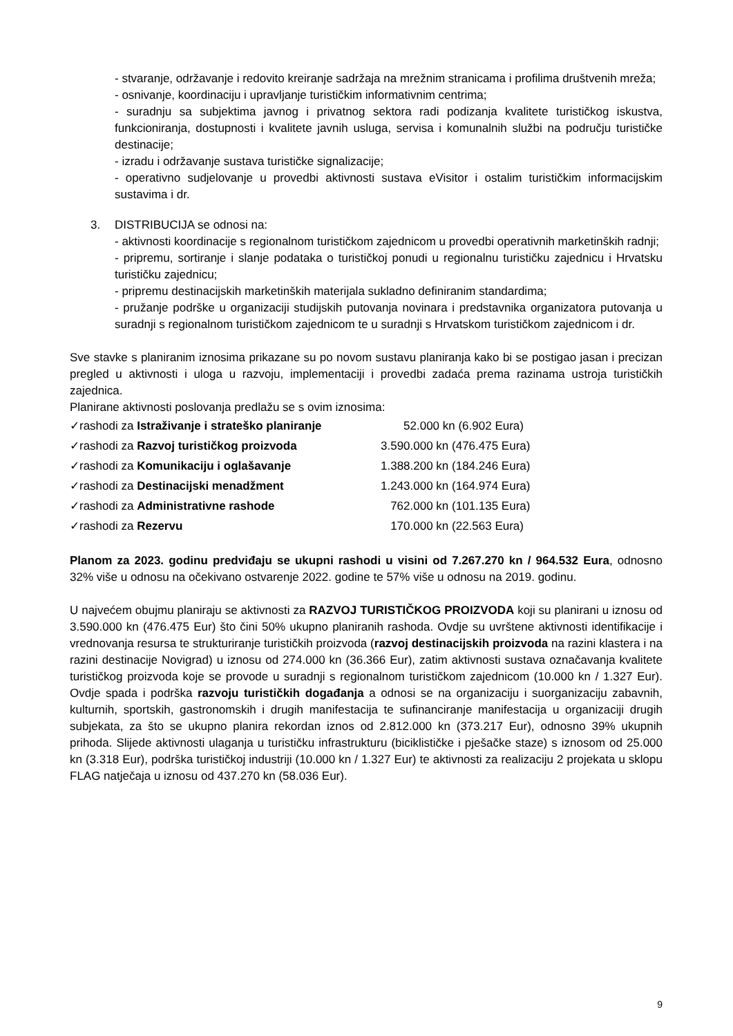- stvaranje, održavanje i redovito kreiranje sadržaja na mrežnim stranicama i profilima društvenih mreža;
- osnivanje, koordinaciju i upravljanje turističkim informativnim centrima;
- suradnju sa subjektima javnog i privatnog sektora radi podizanja kvalitete turističkog iskustva, funkcioniranja, dostupnosti i kvalitete javnih usluga, servisa i komunalnih službi na području turističke destinacije;
- izradu i održavanje sustava turističke signalizacije;
- operativno sudjelovanje u provedbi aktivnosti sustava eVisitor i ostalim turističkim informacijskim sustavima i dr.
3. DISTRIBUCIJA se odnosi na:
- aktivnosti koordinacije s regionalnom turističkom zajednicom u provedbi operativnih marketinških radnji;
- pripremu, sortiranje i slanje podataka o turističkoj ponudi u regionalnu turističku zajednicu i Hrvatsku turističku zajednicu;
- pripremu destinacijskih marketinških materijala sukladno definiranim standardima;
- pružanje podrške u organizaciji studijskih putovanja novinara i predstavnika organizatora putovanja u suradnji s regionalnom turističkom zajednicom te u suradnji s Hrvatskom turističkom zajednicom i dr.
Sve stavke s planiranim iznosima prikazane su po novom sustavu planiranja kako bi se postigao jasan i precizan pregled u aktivnosti i uloga u razvoju, implementaciji i provedbi zadaća prema razinama ustroja turističkih zajednica.
Planirane aktivnosti poslovanja predlažu se s ovim iznosima:
| ✓rashodi za Istraživanje i strateško planiranje | 52.000 kn (6.902 Eura) |
| ✓rashodi za Razvoj turističkog proizvoda | 3.590.000 kn (476.475 Eura) |
| ✓rashodi za Komunikaciju i oglašavanje | 1.388.200 kn (184.246 Eura) |
| ✓rashodi za Destinacijski menadžment | 1.243.000 kn (164.974 Eura) |
| ✓rashodi za Administrativne rashode | 762.000 kn (101.135 Eura) |
| ✓rashodi za Rezervu | 170.000 kn (22.563 Eura) |
Planom za 2023. godinu predviđaju se ukupni rashodi u visini od 7.267.270 kn / 964.532 Eura, odnosno 32% više u odnosu na očekivano ostvarenje 2022. godine te 57% više u odnosu na 2019. godinu.
U najvećem obujmu planiraju se aktivnosti za RAZVOJ TURISTIČKOG PROIZVODA koji su planirani u iznosu od 3.590.000 kn (476.475 Eur) što čini 50% ukupno planiranih rashoda. Ovdje su uvrštene aktivnosti identifikacije i vrednovanja resursa te strukturiranje turističkih proizvoda (razvoj destinacijskih proizvoda na razini klastera i na razini destinacije Novigrad) u iznosu od 274.000 kn (36.366 Eur), zatim aktivnosti sustava označavanja kvalitete turističkog proizvoda koje se provode u suradnji s regionalnom turističkom zajednicom (10.000 kn / 1.327 Eur). Ovdje spada i podrška razvoju turističkih događanja a odnosi se na organizaciju i suorganizaciju zabavnih, kulturnih, sportskih, gastronomskih i drugih manifestacija te sufinanciranje manifestacija u organizaciji drugih subjekata, za što se ukupno planira rekordan iznos od 2.812.000 kn (373.217 Eur), odnosno 39% ukupnih prihoda. Slijede aktivnosti ulaganja u turističku infrastrukturu (biciklističke i pješačke staze) s iznosom od 25.000 kn (3.318 Eur), podrška turističkoj industriji (10.000 kn / 1.327 Eur) te aktivnosti za realizaciju 2 projekata u sklopu FLAG natječaja u iznosu od 437.270 kn (58.036 Eur).
9